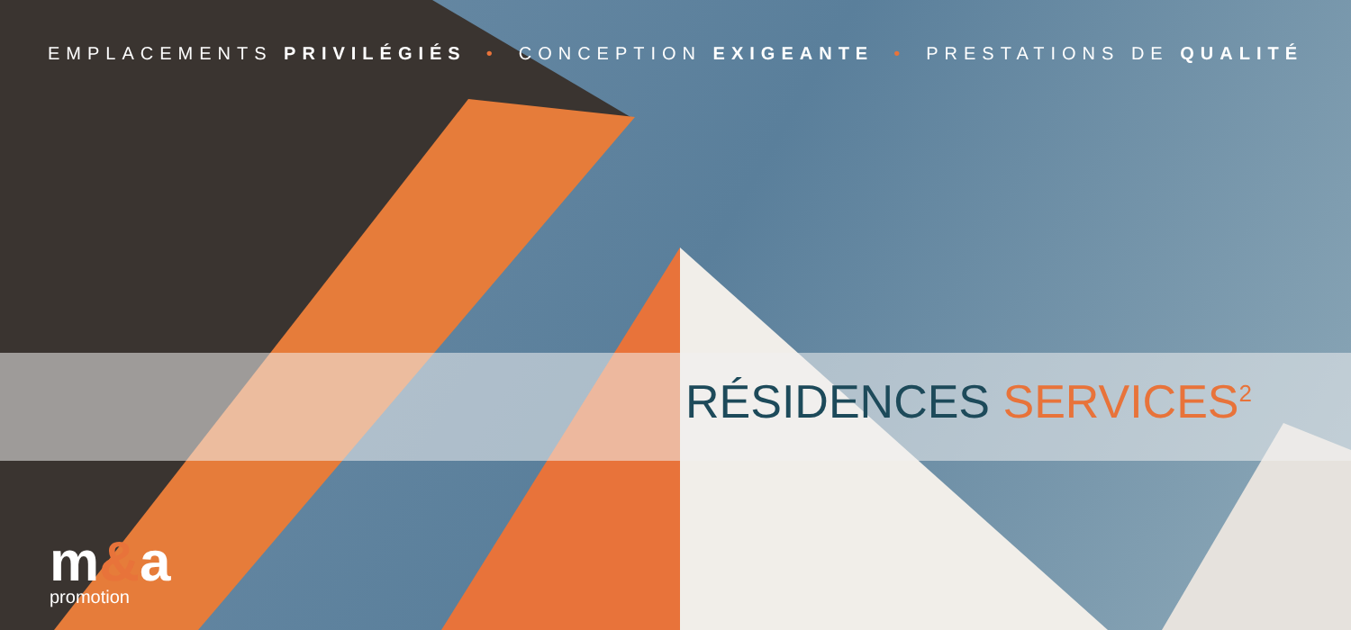EMPLACEMENTS PRIVILÉGIÉS • CONCEPTION EXIGEANTE • PRESTATIONS DE QUALITÉ
RÉSIDENCES SERVICES<sup>2</sup>
m&a
promotion